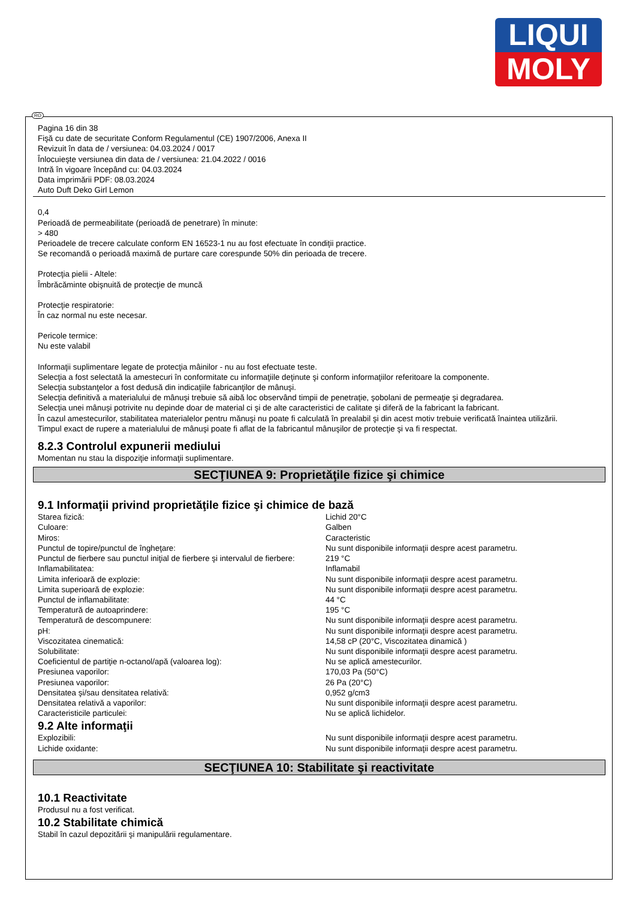LIQUI
MOLY
RO
Pagina 16 din 38
Fişă cu date de securitate Conform Regulamentul (CE) 1907/2006, Anexa II
Revizuit în data de / versiunea: 04.03.2024 / 0017
Înlocuieşte versiunea din data de / versiunea: 21.04.2022 / 0016
Intră în vigoare începând cu: 04.03.2024
Data imprimării PDF: 08.03.2024
Auto Duft Deko Girl Lemon
0,4
Perioadă de permeabilitate (perioadă de penetrare) în minute:
> 480
Perioadele de trecere calculate conform EN 16523-1 nu au fost efectuate în condiţii practice.
Se recomandă o perioadă maximă de purtare care corespunde 50% din perioada de trecere.
Protecţia pielii - Altele:
Îmbrăcăminte obişnuită de protecţie de muncă
Protecţie respiratorie:
În caz normal nu este necesar.
Pericole termice:
Nu este valabil
Informaţii suplimentare legate de protecţia mâinilor - nu au fost efectuate teste.
Selecţia a fost selectată la amestecuri în conformitate cu informaţiile deţinute şi conform informaţiilor referitoare la componente.
Selecţia substanţelor a fost dedusă din indicaţiile fabricanţilor de mânuşi.
Selecţia definitivă a materialului de mânuşi trebuie să aibă loc observând timpii de penetraţie, şobolani de permeaţie şi degradarea.
Selecţia unei mânuşi potrivite nu depinde doar de material ci şi de alte caracteristici de calitate şi diferă de la fabricant la fabricant.
În cazul amestecurilor, stabilitatea materialelor pentru mănuşi nu poate fi calculată în prealabil şi din acest motiv trebuie verificată înaintea utilizării.
Timpul exact de rupere a materialului de mânuşi poate fi aflat de la fabricantul mânuşilor de protecţie şi va fi respectat.
8.2.3 Controlul expunerii mediului
Momentan nu stau la dispoziţie informaţii suplimentare.
SECŢIUNEA 9: Proprietăţile fizice şi chimice
9.1 Informaţii privind proprietăţile fizice şi chimice de bază
| Starea fizică: | Lichid 20°C |
| Culoare: | Galben |
| Miros: | Caracteristic |
| Punctul de topire/punctul de îngheţare: | Nu sunt disponibile informaţii despre acest parametru. |
| Punctul de fierbere sau punctul iniţial de fierbere şi intervalul de fierbere: | 219 °C |
| Inflamabilitatea: | Inflamabil |
| Limita inferioară de explozie: | Nu sunt disponibile informaţii despre acest parametru. |
| Limita superioară de explozie: | Nu sunt disponibile informaţii despre acest parametru. |
| Punctul de inflamabilitate: | 44 °C |
| Temperatură de autoaprindere: | 195 °C |
| Temperatură de descompunere: | Nu sunt disponibile informaţii despre acest parametru. |
| pH: | Nu sunt disponibile informaţii despre acest parametru. |
| Viscozitatea cinematică: | 14,58 cP (20°C, Viscozitatea dinamică ) |
| Solubilitate: | Nu sunt disponibile informaţii despre acest parametru. |
| Coeficientul de partiţie n-octanol/apă (valoarea log): | Nu se aplică amestecurilor. |
| Presiunea vaporilor: | 170,03 Pa (50°C) |
| Presiunea vaporilor: | 26 Pa (20°C) |
| Densitatea şi/sau densitatea relativă: | 0,952 g/cm3 |
| Densitatea relativă a vaporilor: | Nu sunt disponibile informaţii despre acest parametru. |
| Caracteristicile particulei: | Nu se aplică lichidelor. |
9.2 Alte informaţii
| Explozibili: | Nu sunt disponibile informaţii despre acest parametru. |
| Lichide oxidante: | Nu sunt disponibile informaţii despre acest parametru. |
SECŢIUNEA 10: Stabilitate şi reactivitate
10.1 Reactivitate
Produsul nu a fost verificat.
10.2 Stabilitate chimică
Stabil în cazul depozitării şi manipulării regulamentare.